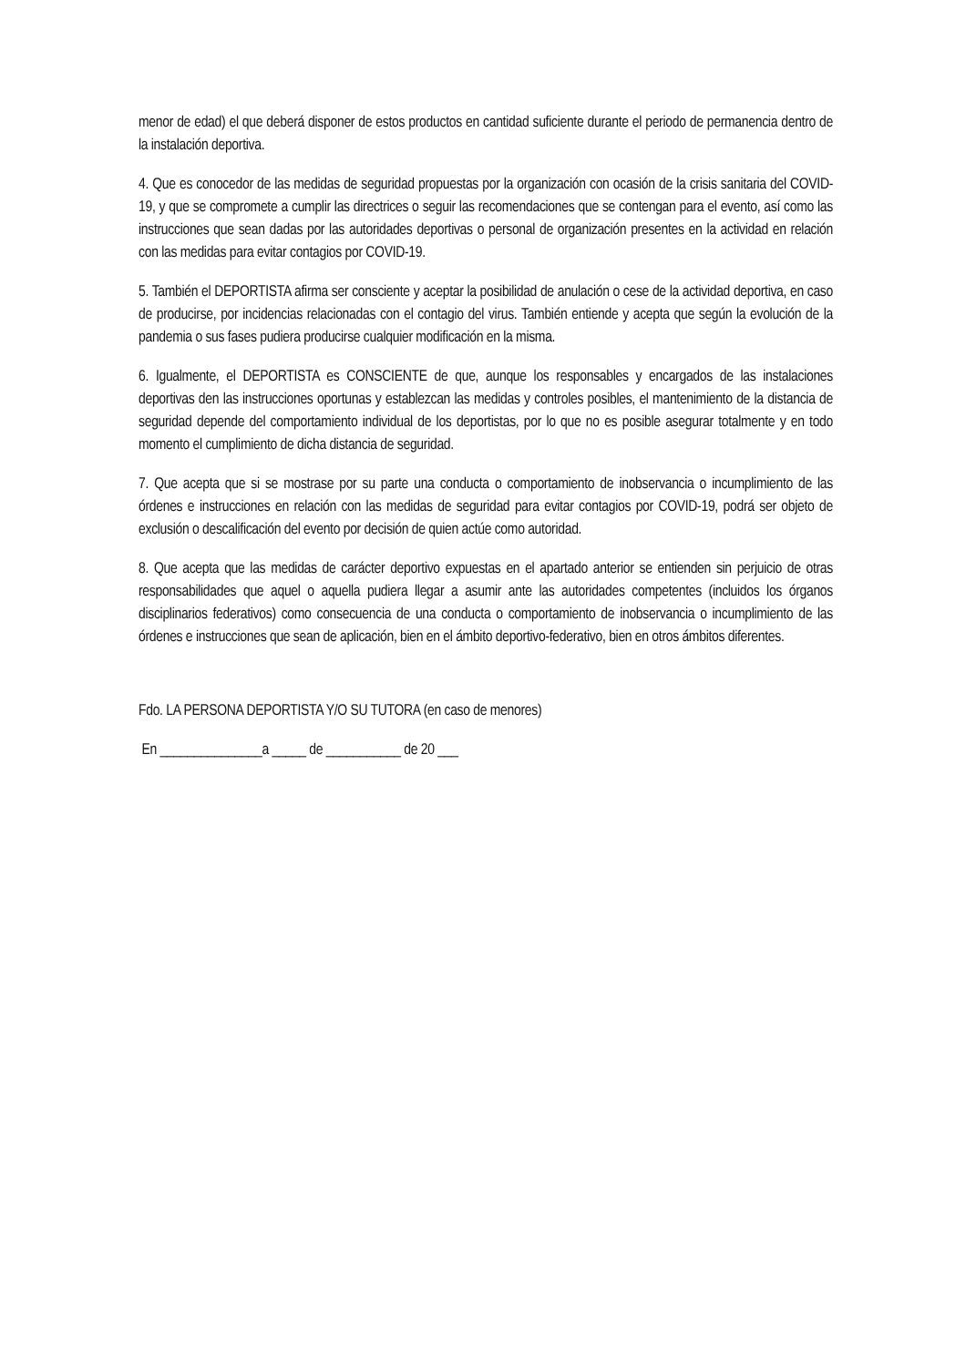menor de edad) el que deberá disponer de estos productos en cantidad suficiente durante el periodo de permanencia dentro de la instalación deportiva.
4. Que es conocedor de las medidas de seguridad propuestas por la organización con ocasión de la crisis sanitaria del COVID-19, y que se compromete a cumplir las directrices o seguir las recomendaciones que se contengan para el evento, así como las instrucciones que sean dadas por las autoridades deportivas o personal de organización presentes en la actividad en relación con las medidas para evitar contagios por COVID-19.
5. También el DEPORTISTA afirma ser consciente y aceptar la posibilidad de anulación o cese de la actividad deportiva, en caso de producirse, por incidencias relacionadas con el contagio del virus. También entiende y acepta que según la evolución de la pandemia o sus fases pudiera producirse cualquier modificación en la misma.
6. Igualmente, el DEPORTISTA es CONSCIENTE de que, aunque los responsables y encargados de las instalaciones deportivas den las instrucciones oportunas y establezcan las medidas y controles posibles, el mantenimiento de la distancia de seguridad depende del comportamiento individual de los deportistas, por lo que no es posible asegurar totalmente y en todo momento el cumplimiento de dicha distancia de seguridad.
7. Que acepta que si se mostrase por su parte una conducta o comportamiento de inobservancia o incumplimiento de las órdenes e instrucciones en relación con las medidas de seguridad para evitar contagios por COVID-19, podrá ser objeto de exclusión o descalificación del evento por decisión de quien actúe como autoridad.
8. Que acepta que las medidas de carácter deportivo expuestas en el apartado anterior se entienden sin perjuicio de otras responsabilidades que aquel o aquella pudiera llegar a asumir ante las autoridades competentes (incluidos los órganos disciplinarios federativos) como consecuencia de una conducta o comportamiento de inobservancia o incumplimiento de las órdenes e instrucciones que sean de aplicación, bien en el ámbito deportivo-federativo, bien en otros ámbitos diferentes.
Fdo. LA PERSONA DEPORTISTA Y/O SU TUTORA (en caso de menores)
En _______________a _____ de ___________ de 20 ___